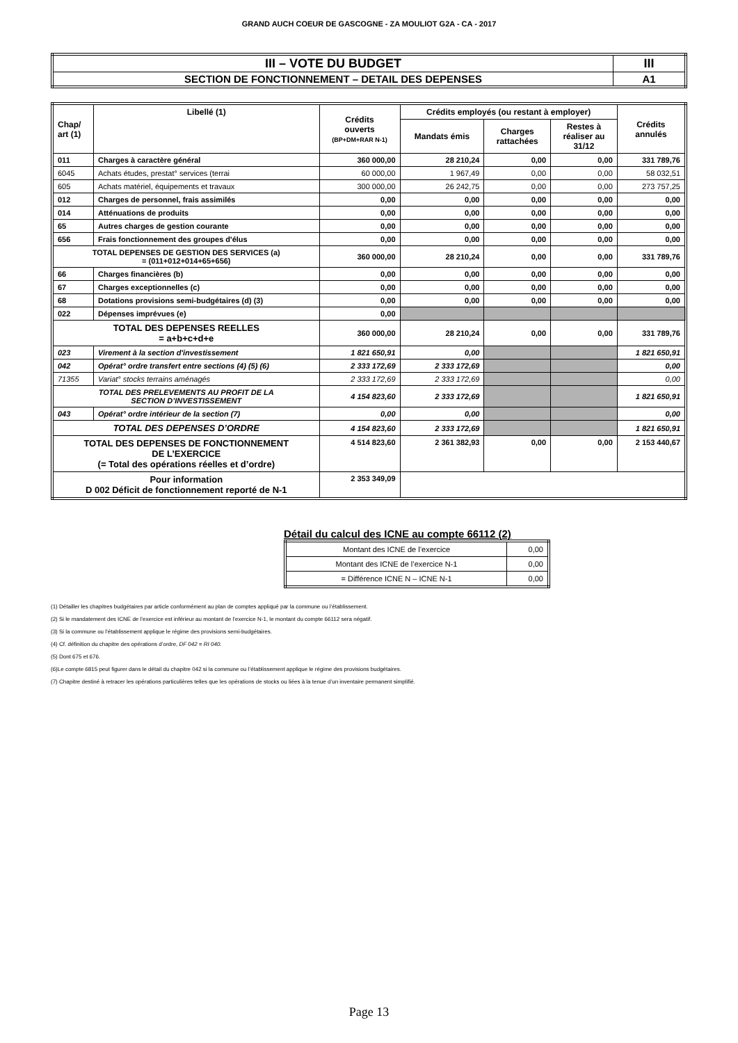GRAND AUCH COEUR DE GASCOGNE - ZA MOULIOT G2A - CA - 2017
| III – VOTE DU BUDGET | III |
| SECTION DE FONCTIONNEMENT – DETAIL DES DEPENSES | A1 |
| Chap/ art (1) | Libellé (1) | Crédits ouverts (BP+DM+RAR N-1) | Crédits employés (ou restant à employer) | | | Crédits annulés |
| --- | --- | --- | --- | --- | --- | --- |
| | | | Mandats émis | Charges rattachées | Restes à réaliser au 31/12 | |
| 011 | Charges à caractère général | 360 000,00 | 28 210,24 | 0,00 | 0,00 | 331 789,76 |
| 6045 | Achats études, prestat° services (terrai | 60 000,00 | 1 967,49 | 0,00 | 0,00 | 58 032,51 |
| 605 | Achats matériel, équipements et travaux | 300 000,00 | 26 242,75 | 0,00 | 0,00 | 273 757,25 |
| 012 | Charges de personnel, frais assimilés | 0,00 | 0,00 | 0,00 | 0,00 | 0,00 |
| 014 | Atténuations de produits | 0,00 | 0,00 | 0,00 | 0,00 | 0,00 |
| 65 | Autres charges de gestion courante | 0,00 | 0,00 | 0,00 | 0,00 | 0,00 |
| 656 | Frais fonctionnement des groupes d'élus | 0,00 | 0,00 | 0,00 | 0,00 | 0,00 |
| TOTAL DEPENSES DE GESTION DES SERVICES (a) = (011+012+014+65+656) | | 360 000,00 | 28 210,24 | 0,00 | 0,00 | 331 789,76 |
| 66 | Charges financières (b) | 0,00 | 0,00 | 0,00 | 0,00 | 0,00 |
| 67 | Charges exceptionnelles (c) | 0,00 | 0,00 | 0,00 | 0,00 | 0,00 |
| 68 | Dotations provisions semi-budgétaires (d) (3) | 0,00 | 0,00 | 0,00 | 0,00 | 0,00 |
| 022 | Dépenses imprévues (e) | 0,00 | | | | |
| TOTAL DES DEPENSES REELLES = a+b+c+d+e | | 360 000,00 | 28 210,24 | 0,00 | 0,00 | 331 789,76 |
| 023 | Virement à la section d'investissement | 1 821 650,91 | 0,00 | | | 1 821 650,91 |
| 042 | Opérat° ordre transfert entre sections (4) (5) (6) | 2 333 172,69 | 2 333 172,69 | | | 0,00 |
| 71355 | Variat° stocks terrains aménagés | 2 333 172,69 | 2 333 172,69 | | | 0,00 |
| TOTAL DES PRELEVEMENTS AU PROFIT DE LA SECTION D’INVESTISSEMENT | | 4 154 823,60 | 2 333 172,69 | | | 1 821 650,91 |
| 043 | Opérat° ordre intérieur de la section (7) | 0,00 | 0,00 | | | 0,00 |
| TOTAL DES DEPENSES D’ORDRE | | 4 154 823,60 | 2 333 172,69 | | | 1 821 650,91 |
| TOTAL DES DEPENSES DE FONCTIONNEMENT DE L’EXERCICE (= Total des opérations réelles et d’ordre) | | 4 514 823,60 | 2 361 382,93 | 0,00 | 0,00 | 2 153 440,67 |
| Pour information D 002 Déficit de fonctionnement reporté de N-1 | | 2 353 349,09 | | | | |
Détail du calcul des ICNE au compte 66112 (2)
| Montant des ICNE de l’exercice | 0,00 |
| Montant des ICNE de l’exercice N-1 | 0,00 |
| = Différence ICNE N – ICNE N-1 | 0,00 |
(1) Détailler les chapitres budgétaires par article conformément au plan de comptes appliqué par la commune ou l’établissement.
(2) Si le mandatement des ICNE de l’exercice est inférieur au montant de l’exercice N-1, le montant du compte 66112 sera négatif.
(3) Si la commune ou l’établissement applique le régime des provisions semi-budgétaires.
(4) Cf. définition du chapitre des opérations d’ordre, DF 042 = RI 040.
(5) Dont 675 et 676.
(6)Le compte 6815 peut figurer dans le détail du chapitre 042 si la commune ou l’établissement applique le régime des provisions budgétaires.
(7) Chapitre destiné à retracer les opérations particulières telles que les opérations de stocks ou liées à la tenue d’un inventaire permanent simplifié.
Page 13